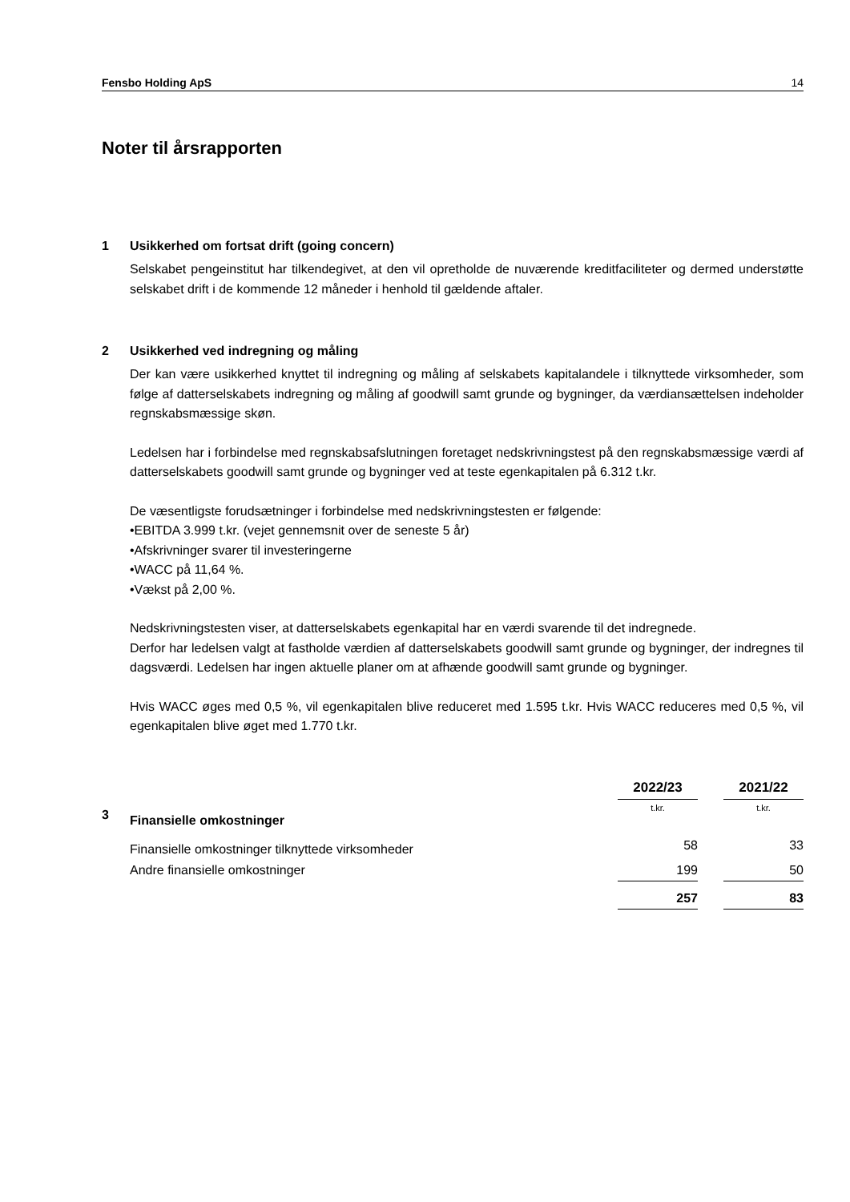Fensbo Holding ApS 14
Noter til årsrapporten
1 Usikkerhed om fortsat drift (going concern)
Selskabet pengeinstitut har tilkendegivet, at den vil opretholde de nuværende kreditfaciliteter og dermed understøtte selskabet drift i de kommende 12 måneder i henhold til gældende aftaler.
2 Usikkerhed ved indregning og måling
Der kan være usikkerhed knyttet til indregning og måling af selskabets kapitalandele i tilknyttede virksomheder, som følge af datterselskabets indregning og måling af goodwill samt grunde og bygninger, da værdiansættelsen indeholder regnskabsmæssige skøn.
Ledelsen har i forbindelse med regnskabsafslutningen foretaget nedskrivningstest på den regnskabsmæssige værdi af datterselskabets goodwill samt grunde og bygninger ved at teste egenkapitalen på 6.312 t.kr.
De væsentligste forudsætninger i forbindelse med nedskrivningstesten er følgende:
•EBITDA 3.999 t.kr. (vejet gennemsnit over de seneste 5 år)
•Afskrivninger svarer til investeringerne
•WACC på 11,64 %.
•Vækst på 2,00 %.
Nedskrivningstesten viser, at datterselskabets egenkapital har en værdi svarende til det indregnede.
Derfor har ledelsen valgt at fastholde værdien af datterselskabets goodwill samt grunde og bygninger, der indregnes til dagsværdi. Ledelsen har ingen aktuelle planer om at afhænde goodwill samt grunde og bygninger.
Hvis WACC øges med 0,5 %, vil egenkapitalen blive reduceret med 1.595 t.kr. Hvis WACC reduceres med 0,5 %, vil egenkapitalen blive øget med 1.770 t.kr.
| | | 2022/23 | | 2021/22 |
| 3 | Finansielle omkostninger | t.kr. | | t.kr. |
| | Finansielle omkostninger tilknyttede virksomheder | 58 | | 33 |
| | Andre finansielle omkostninger | 199 | | 50 |
| | | 257 | | 83 |